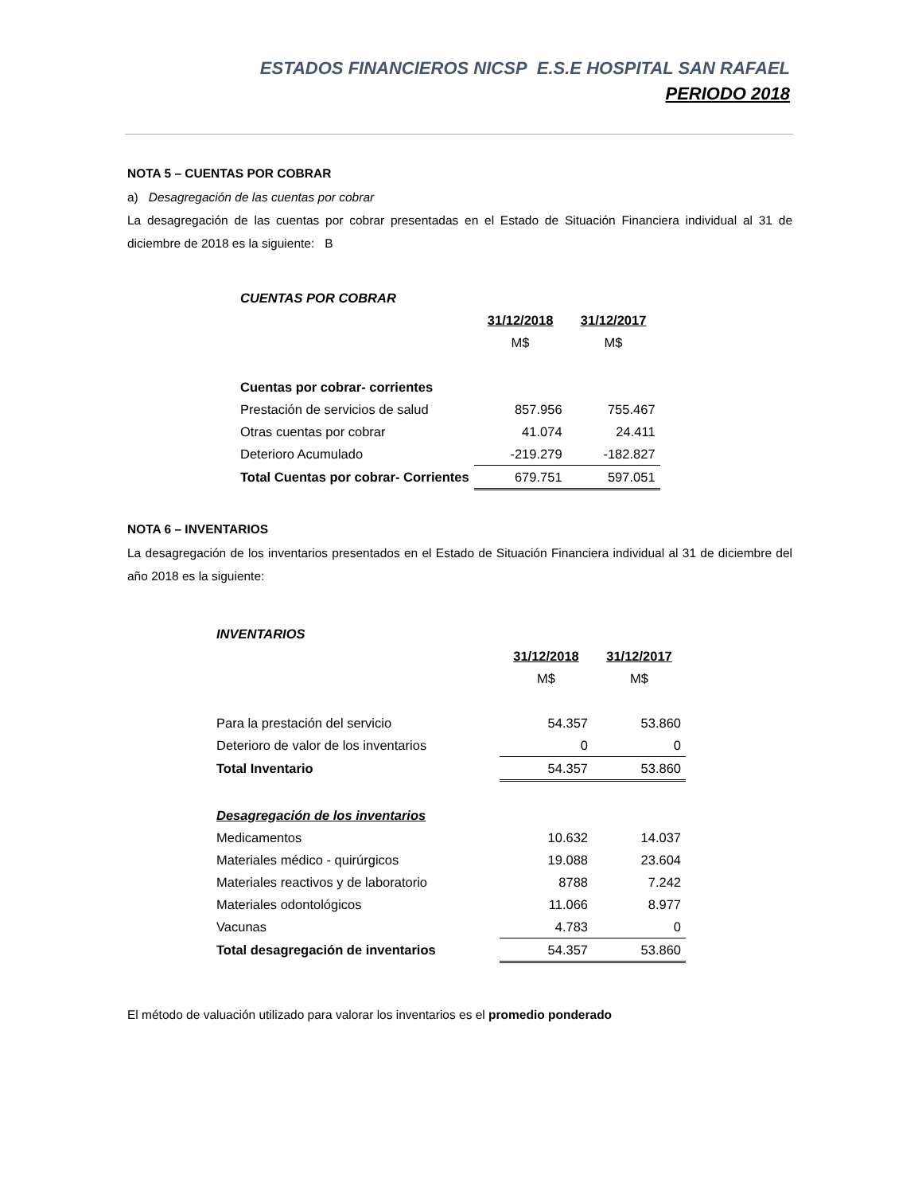ESTADOS FINANCIEROS NICSP E.S.E HOSPITAL SAN RAFAEL
PERIODO 2018
NOTA 5 – CUENTAS POR COBRAR
a) Desagregación de las cuentas por cobrar
La desagregación de las cuentas por cobrar presentadas en el Estado de Situación Financiera individual al 31 de diciembre de 2018 es la siguiente: B
| CUENTAS POR COBRAR | | |
| | 31/12/2018 | 31/12/2017 |
| | M$ | M$ |
| Cuentas por cobrar- corrientes | | |
| Prestación de servicios de salud | 857.956 | 755.467 |
| Otras cuentas por cobrar | 41.074 | 24.411 |
| Deterioro Acumulado | -219.279 | -182.827 |
| Total Cuentas por cobrar- Corrientes | 679.751 | 597.051 |
NOTA 6 – INVENTARIOS
La desagregación de los inventarios presentados en el Estado de Situación Financiera individual al 31 de diciembre del año 2018 es la siguiente:
| INVENTARIOS | | |
| | 31/12/2018 | 31/12/2017 |
| | M$ | M$ |
| Para la prestación del servicio | 54.357 | 53.860 |
| Deterioro de valor de los inventarios | 0 | 0 |
| Total Inventario | 54.357 | 53.860 |
| Desagregación de los inventarios | | |
| Medicamentos | 10.632 | 14.037 |
| Materiales médico - quirúrgicos | 19.088 | 23.604 |
| Materiales reactivos y de laboratorio | 8788 | 7.242 |
| Materiales odontológicos | 11.066 | 8.977 |
| Vacunas | 4.783 | 0 |
| Total desagregación de inventarios | 54.357 | 53.860 |
El método de valuación utilizado para valorar los inventarios es el promedio ponderado